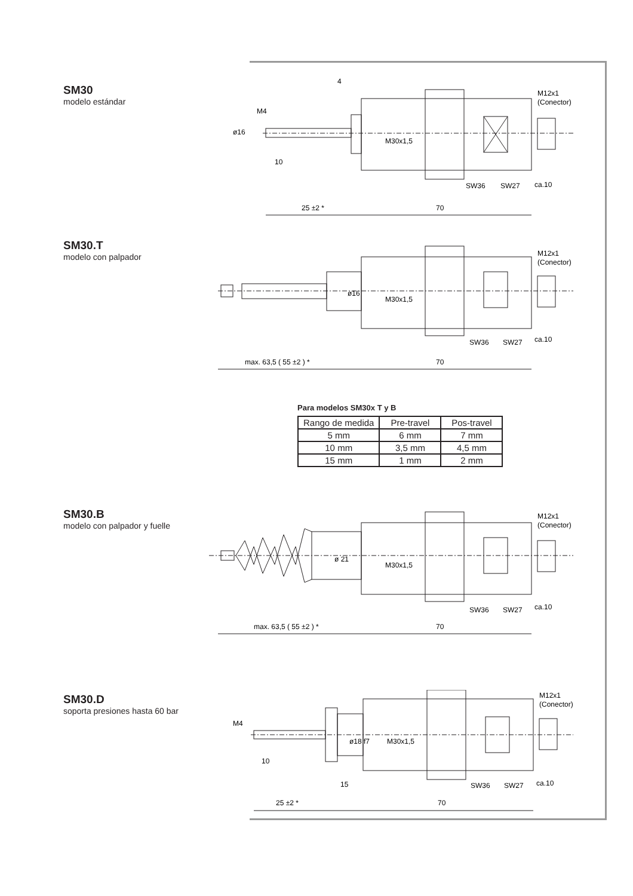SM30
modelo estándar
4
M12x1
(Conector)
10
SW36
SW27
ca.10
25 ±2 *
70
ø16
M4
M30x1,5
SM30.T
modelo con palpador
M12x1
(Conector)
ø16
M30x1,5
SW36
SW27
ca.10
max. 63,5 ( 55 ±2 ) *
70
Para modelos SM30x T y B
| Rango de medida | Pre-travel | Pos-travel |
| --- | --- | --- |
| 5 mm | 6 mm | 7 mm |
| 10 mm | 3,5 mm | 4,5 mm |
| 15 mm | 1 mm | 2 mm |
SM30.B
modelo con palpador y fuelle
M12x1
(Conector)
ø 21
M30x1,5
SW36
SW27
ca.10
max. 63,5 ( 55 ±2 ) *
70
SM30.D
soporta presiones hasta 60 bar
M12x1
(Conector)
M4
ø18 f7
M30x1,5
10
15
SW36
SW27
ca.10
25 ±2 *
70